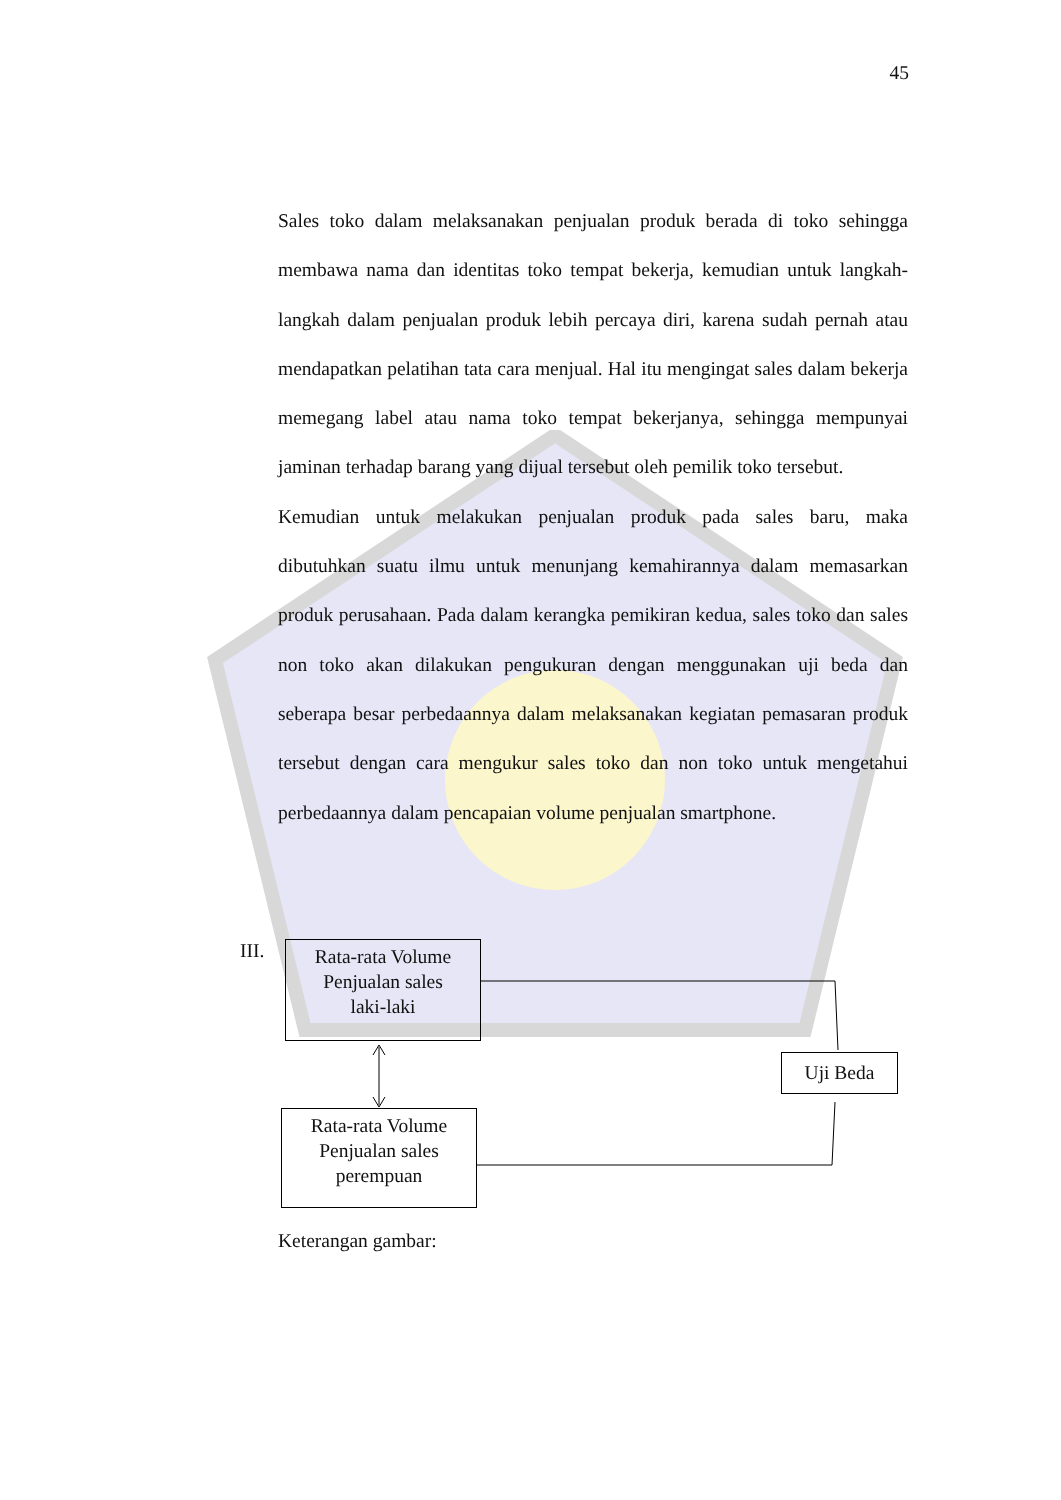45
Sales toko dalam melaksanakan penjualan produk berada di toko sehingga membawa nama dan identitas toko tempat bekerja, kemudian untuk langkah-langkah dalam penjualan produk lebih percaya diri, karena sudah pernah atau mendapatkan pelatihan tata cara menjual. Hal itu mengingat sales dalam bekerja memegang label atau nama toko tempat bekerjanya, sehingga mempunyai jaminan terhadap barang yang dijual tersebut oleh pemilik toko tersebut.
Kemudian untuk melakukan penjualan produk pada sales baru, maka dibutuhkan suatu ilmu untuk menunjang kemahirannya dalam memasarkan produk perusahaan. Pada dalam kerangka pemikiran kedua, sales toko dan sales non toko akan dilakukan pengukuran dengan menggunakan uji beda dan seberapa besar perbedaannya dalam melaksanakan kegiatan pemasaran produk tersebut dengan cara mengukur sales toko dan non toko untuk mengetahui perbedaannya dalam pencapaian volume penjualan smartphone.
III.
Rata-rata Volume
Penjualan sales
laki-laki
Uji Beda
Rata-rata Volume
Penjualan sales
perempuan
Keterangan gambar: